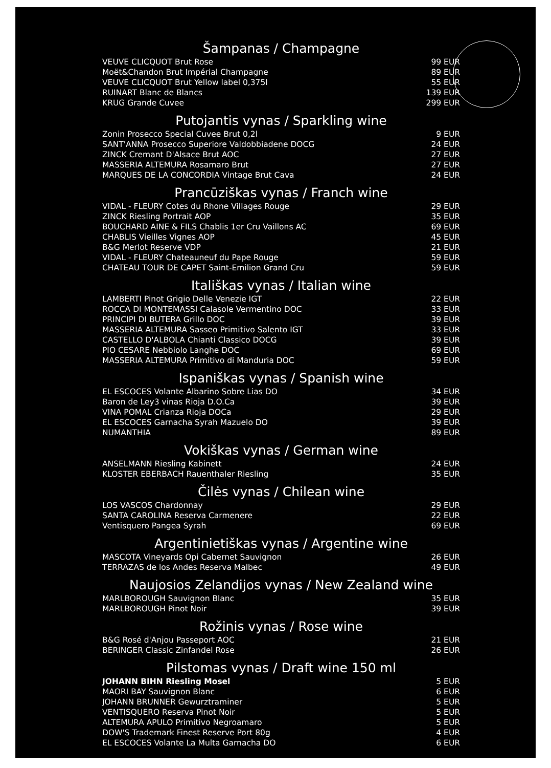Šampanas / Champagne
| VEUVE CLICQUOT Brut Rose | 99 EUR |
| Moët&Chandon Brut Impérial Champagne | 89 EUR |
| VEUVE CLICQUOT Brut Yellow label 0,375l | 55 EUR |
| RUINART Blanc de Blancs | 139 EUR |
| KRUG Grande Cuvee | 299 EUR |
Putojantis vynas / Sparkling wine
| Zonin Prosecco Special Cuvee Brut 0,2l | 9 EUR |
| SANT'ANNA Prosecco Superiore Valdobbiadene DOCG | 24 EUR |
| ZINCK Cremant D'Alsace Brut AOC | 27 EUR |
| MASSERIA ALTEMURA Rosamaro Brut | 27 EUR |
| MARQUES DE LA CONCORDIA Vintage Brut Cava | 24 EUR |
Prancūziškas vynas / Franch wine
| VIDAL - FLEURY Cotes du Rhone Villages Rouge | 29 EUR |
| ZINCK Riesling Portrait AOP | 35 EUR |
| BOUCHARD AINE & FILS Chablis 1er Cru Vaillons AC | 69 EUR |
| CHABLIS Vieilles Vignes AOP | 45 EUR |
| B&G Merlot Reserve VDP | 21 EUR |
| VIDAL - FLEURY Chateauneuf du Pape Rouge | 59 EUR |
| CHATEAU TOUR DE CAPET Saint-Emilion Grand Cru | 59 EUR |
Itališkas vynas / Italian wine
| LAMBERTI Pinot Grigio Delle Venezie IGT | 22 EUR |
| ROCCA DI MONTEMASSI Calasole Vermentino DOC | 33 EUR |
| PRINCIPI DI BUTERA Grillo DOC | 39 EUR |
| MASSERIA ALTEMURA Sasseo Primitivo Salento IGT | 33 EUR |
| CASTELLO D'ALBOLA Chianti Classico DOCG | 39 EUR |
| PIO CESARE Nebbiolo Langhe DOC | 69 EUR |
| MASSERIA ALTEMURA Primitivo di Manduria DOC | 59 EUR |
Ispaniškas vynas / Spanish wine
| EL ESCOCES Volante Albarino Sobre Lias DO | 34 EUR |
| Baron de Ley3 vinas Rioja D.O.Ca | 39 EUR |
| VINA POMAL Crianza Rioja DOCa | 29 EUR |
| EL ESCOCES Garnacha Syrah Mazuelo DO | 39 EUR |
| NUMANTHIA | 89 EUR |
Vokiškas vynas / German wine
| ANSELMANN Riesling Kabinett | 24 EUR |
| KLOSTER EBERBACH Rauenthaler Riesling | 35 EUR |
Čilės vynas / Chilean wine
| LOS VASCOS Chardonnay | 29 EUR |
| SANTA CAROLINA Reserva Carmenere | 22 EUR |
| Ventisquero Pangea Syrah | 69 EUR |
Argentinietiškas vynas / Argentine wine
| MASCOTA Vineyards Opi Cabernet Sauvignon | 26 EUR |
| TERRAZAS de los Andes Reserva Malbec | 49 EUR |
Naujosios Zelandijos vynas / New Zealand wine
| MARLBOROUGH Sauvignon Blanc | 35 EUR |
| MARLBOROUGH Pinot Noir | 39 EUR |
Rožinis vynas / Rose wine
| B&G Rosé d'Anjou Passeport AOC | 21 EUR |
| BERINGER Classic Zinfandel Rose | 26 EUR |
Pilstomas vynas / Draft wine 150 ml
| JOHANN BIHN Riesling Mosel | 5 EUR |
| MAORI BAY Sauvignon Blanc | 6 EUR |
| JOHANN BRUNNER Gewurztraminer | 5 EUR |
| VENTISQUERO Reserva Pinot Noir | 5 EUR |
| ALTEMURA APULO Primitivo Negroamaro | 5 EUR |
| DOW'S Trademark Finest Reserve Port 80g | 4 EUR |
| EL ESCOCES Volante La Multa Garnacha DO | 6 EUR |